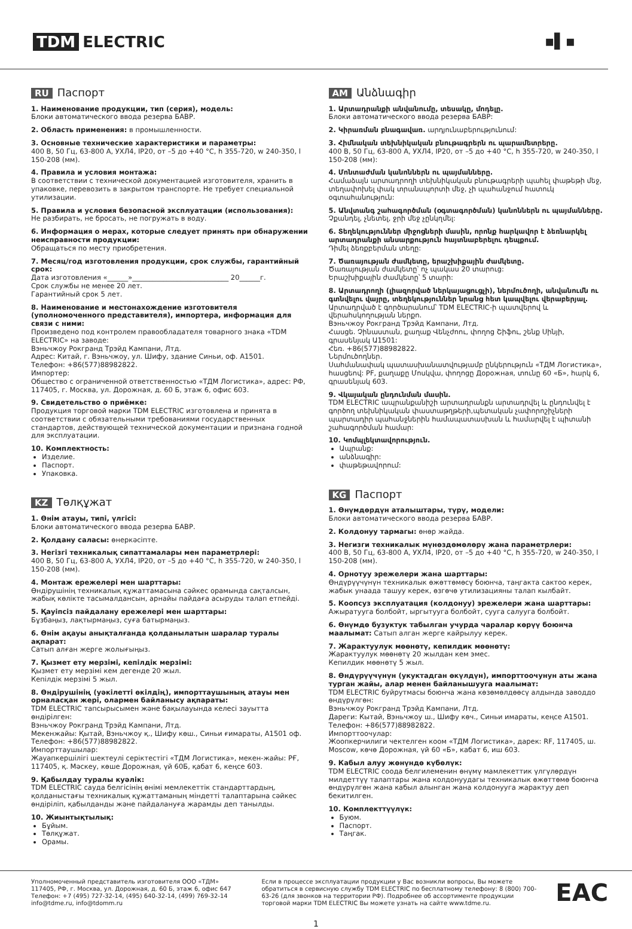TDM ELECTRIC ▪▌▪
RU Паспорт
1. Наименование продукции, тип (серия), модель:
Блоки автоматического ввода резерва БАВР.
2. Область применения: в промышленности.
3. Основные технические характеристики и параметры:
400 В, 50 Гц, 63-800 А, УХЛ4, IP20, от –5 до +40 °С, h 355-720, w 240-350, l 150-208 (мм).
4. Правила и условия монтажа:
В соответствии с технической документацией изготовителя, хранить в упаковке, перевозить в закрытом транспорте. Не требует специальной утилизации.
5. Правила и условия безопасной эксплуатации (использования):
Не разбирать, не бросать, не погружать в воду.
6. Информация о мерах, которые следует принять при обнаружении неисправности продукции:
Обращаться по месту приобретения.
7. Месяц/год изготовления продукции, срок службы, гарантийный срок:
Дата изготовления «______»____________________________ 20______г.
Срок службы не менее 20 лет.
Гарантийный срок 5 лет.
8. Наименование и местонахождение изготовителя (уполномоченного представителя), импортера, информация для связи с ними:
Произведено под контролем правообладателя товарного знака «TDM ELECTRIC» на заводе:
Вэньчжоу Рокгранд Трэйд Кампани, Лтд.
Адрес: Китай, г. Вэньчжоу, ул. Шифу, здание Синьи, оф. А1501.
Телефон: +86(577)88982822.
Импортер:
Общество с ограниченной ответственностью «ТДМ Логистика», адрес: РФ, 117405, г. Москва, ул. Дорожная, д. 60 Б, этаж 6, офис 603.
9. Свидетельство о приёмке:
Продукция торговой марки TDM ELECTRIC изготовлена и принята в соответствии с обязательными требованиями государственных стандартов, действующей технической документации и признана годной для эксплуатации.
10. Комплектность:
Изделие.
Паспорт.
Упаковка.
KZ Төлқұжат
1. Өнім атауы, типі, үлгісі:
Блоки автоматического ввода резерва БАВР.
2. Қолдану саласы: өнеркәсіпте.
3. Негізгі техникалық сипаттамалары мен параметрлері:
400 В, 50 Гц, 63-800 А, УХЛ4, IP20, от –5 до +40 °С, h 355-720, w 240-350, l 150-208 (мм).
4. Монтаж ережелері мен шарттары:
Өндірушінің техникалық құжаттамасына сәйкес орамында сақталсын, жабық көлікте тасымалдансын, арнайы пайдаға асыруды талап етпейді.
5. Қауіпсіз пайдалану ережелері мен шарттары:
Бұзбаңыз, лақтырмаңыз, суға батырмаңыз.
6. Өнім ақауы анықталғанда қолданылатын шаралар туралы ақпарат:
Сатып алған жерге жолығыңыз.
7. Қызмет ету мерзімі, кепілдік мерзімі:
Қызмет ету мерзімі кем дегенде 20 жыл.
Кепілдік мерзімі 5 жыл.
8. Өндірушінің (уәкілетті өкілдің), импорттаушының атауы мен орналасқан жері, олармен байланысу ақпараты:
TDM ELECTRIC тапсырысымен және бақылауында келесі зауытта өндірілген:
Вэньчжоу Рокгранд Трэйд Кампани, Лтд.
Мекенжайы: Қытай, Вэньчжоу қ., Шифу көш., Синьи ғимараты, А1501 оф.
Телефон: +86(577)88982822.
Импорттаушылар:
Жауапкершілігі шектеулі серіктестігі «ТДМ Логистика», мекен-жайы: РҒ, 117405, қ. Мәскеу, көше Дорожная, үй 60Б, қабат 6, кеңсе 603.
9. Қабылдау туралы куәлік:
TDM ELECTRIC сауда белгісінің өнімі мемлекеттік стандарттардың, қолданыстағы техникалық құжаттаманың міндетті талаптарына сәйкес өндіріліп, қабылданды және пайдалануға жарамды деп танылды.
10. Жиынтықтылық:
Бұйым.
Төлқұжат.
Орамы.
AM Անձնագիր
1. Արտադրանքի անվանումը, տեսակը, մոդելը.
Блоки автоматического ввода резерва БАВР:
2. Կիրառման բնագավառ. արդյունաբերությունում:
3. Հիմնական տեխնիկական բնութագրերն ու պարամետրերը.
400 В, 50 Гц, 63-800 А, УХЛ4, IP20, от –5 до +40 °С, h 355-720, w 240-350, l 150-208 (мм):
4. Մոնտաժման կանոններն ու պայմանները.
Համաձայն արտադրողի տեխնիկական բնութագրերի պահել փաթեթի մեջ, տեղափոխել փակ տրանսպորտի մեջ, չի պահանջում հատուկ օգտահանություն:
5. Անվտանգ շահագործման (օգտագործման) կանոններն ու պայմանները.
Չքանդել, չնետել, ջրի մեջ չընկղմել:
6. Տեղեկություններ միջոցների մասին, որոնք հարկավոր է ձեռնարկել արտադրանքի անսարքություն հայտնաբերելու դեպքում.
Դիմել ձեռքբերման տեղը:
7. Ծառայության ժամկետը, երաշխիքային ժամկետը.
Ծառայության ժամկետը՝ ոչ պակաս 20 տարուց:
Երաշխիքային ժամկետը՝ 5 տարի:
8. Արտադրողի (լիազորված ներկայացուցչի), ներմուծողի, անվանումն ու գտնվելու վայրը, տեղեկություններ նրանց հետ կապվելու վերաբերյալ.
Արտադրված է գործարանում՝ TDM ELECTRIC-ի պատվերով և վերահսկողության ներքո.
Вэньчжоу Рокгранд Трэйд Кампани, Лтд.
Հասցե. Չինաստան, քաղաք Վենչժոու, փողոց Շիֆու, շենք Սինյի, գրասենյակ Ա1501:
Հեռ. +86(577)88982822.
Ներմուծողներ.
Սահմանափակ պատասխանատվությամբ ընկերություն «ТДМ Логистика», հասցեով: РF, քաղաքը Մոսկվա, փողոցը Дорожная, տունը 60 «Б», հարկ 6, գրասենյակ 603.
9. Վկայական ընդունման մասին.
TDM ELECTRIC ապրանքանիշի արտադրանքն արտադրվել և ընդունվել է գործող տեխնիկական փաստաթղթերի,պետական չափորոշիչների պարտադիր պահանջներին համապատասխան և համարվել է պիտանի շահագործման համար:
10. Կոմպլեկտավորություն.
Ապրանք:
անձնագիր:
փաթեթավորում:
KG Паспорт
1. Өнүмдөрдүн аталыштары, түрү, модели:
Блоки автоматического ввода резерва БАВР.
2. Колдонуу тармагы: өнөр жайда.
3. Негизги техникалык мүнөздөмөлөрү жана параметрлери:
400 В, 50 Гц, 63-800 А, УХЛ4, IP20, от –5 до +40 °С, h 355-720, w 240-350, l 150-208 (мм).
4. Орнотуу эрежелери жана шарттары:
Өндүрүүчүнүн техникалык өжөттөмөсү боюнча, таңгакта сактоо керек, жабык унаада ташуу керек, өзгөчө утилизацияны талап кылбайт.
5. Коопсуз эксплуатация (колдонуу) эрежелери жана шарттары:
Ажыратууга болбойт, ыргытууга болбойт, сууга салууга болбойт.
6. Өнүмдө бузуктук табылган учурда чаралар көрүү боюнча маалымат: Сатып алган жерге кайрылуу керек.
7. Жарактуулук мөөнөтү, кепилдик мөөнөтү:
Жарактуулук мөөнөтү 20 жылдан кем эмес.
Кепилдик мөөнөтү 5 жыл.
8. Өндүрүүчүнүн (укуктадган өкүлдүн), импорттоочунун аты жана турган жайы, алар менен байланышууга маалымат:
TDM ELECTRIC буйрутмасы боюнча жана көзөмөлдөөсү алдында заводдо өндүрүлгөн:
Вэньчжоу Рокгранд Трэйд Кампани, Лтд.
Дареги: Кытай, Вэньчжоу ш., Шифу көч., Синьи имараты, кеңсе A1501.
Телефон: +86(577)88982822.
Импорттоочулар:
Жоопкерчилиги чектелген коом «ТДМ Логистика», дарек: RF, 117405, ш. Moscow, көчө Дорожная, үй 60 «Б», кабат 6, иш 603.
9. Кабыл алуу жөнүндө күбөлүк:
TDM ELECTRIC соода белгилеменин өнүмү мамлекеттик үлгүлөрдүн милдеттүү талаптары жана колдонуудагы техникалык өжөттөмө боюнча өндүрүлгөн жана кабыл алынган жана колдонууга жарактуу деп бекитилген.
10. Комплекттүүлүк:
Буюм.
Паспорт.
Таңгак.
Уполномоченный представитель изготовителя ООО «ТДМ»
117405, РФ, г. Москва, ул. Дорожная, д. 60 Б, этаж 6, офис 647
Телефон: +7 (495) 727-32-14, (495) 640-32-14, (499) 769-32-14
info@tdme.ru, info@tdomm.ru
Если в процессе эксплуатации продукции у Вас возникли вопросы, Вы можете обратиться в сервисную службу TDM ELECTRIC по бесплатному телефону: 8 (800) 700-63-26 (для звонков на территории РФ). Подробнее об ассортименте продукции торговой марки TDM ELECTRIC Вы можете узнать на сайте www.tdme.ru.
EAC
1